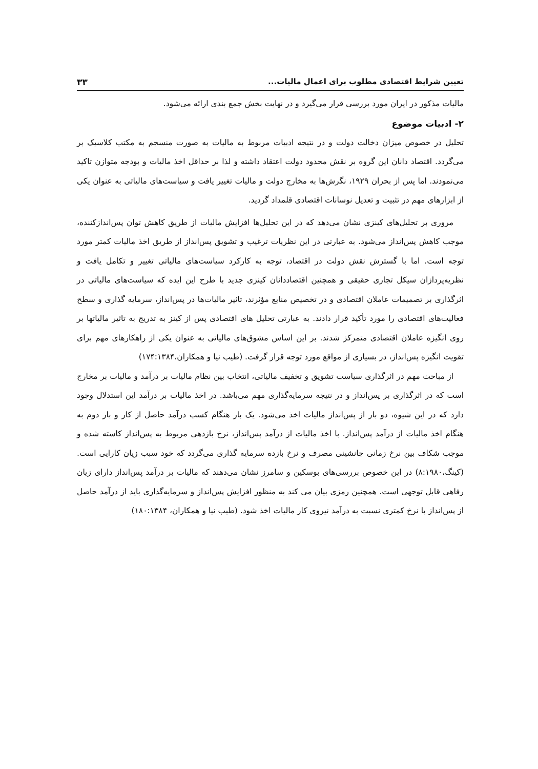تعیین شرایط اقتصادی مطلوب برای اعمال مالیات... ۳۳
مالیات مذکور در ایران مورد بررسی قرار می‌گیرد و در نهایت بخش جمع بندی ارائه می‌شود.
۲- ادبیات موضوع
تحلیل در خصوص میزان دخالت دولت و در نتیجه ادبیات مربوط به مالیات به صورت منسجم به مکتب کلاسیک بر می‌گردد. اقتصاد دانان این گروه بر نقش محدود دولت اعتقاد داشته و لذا بر حداقل اخذ مالیات و بودجه متوازن تاکید می‌نمودند. اما پس از بحران ۱۹۲۹، نگرش‌ها به مخارج دولت و مالیات تغییر یافت و سیاست‌های مالیاتی به عنوان یکی از ابزارهای مهم در تثبیت و تعدیل نوسانات اقتصادی قلمداد گردید.
مروری بر تحلیل‌های کینزی نشان می‌دهد که در این تحلیل‌ها افزایش مالیات از طریق کاهش توان پس‌اندازکننده، موجب کاهش پس‌انداز می‌شود. به عبارتی در این نظریات ترغیب و تشویق پس‌انداز از طریق اخذ مالیات کمتر مورد توجه است. اما با گسترش نقش دولت در اقتصاد، توجه به کارکرد سیاست‌های مالیاتی تغییر و تکامل یافت و نظریه‌پردازان سیکل تجاری حقیقی و همچنین اقتصاددانان کینزی جدید با طرح این ایده که سیاست‌های مالیاتی در اثرگذاری بر تصمیمات عاملان اقتصادی و در تخصیص منابع مؤثرند، تاثیر مالیات‌ها در پس‌انداز، سرمایه گذاری و سطح فعالیت‌های اقتصادی را مورد تأکید قرار دادند. به عبارتی تحلیل های اقتصادی پس از کینز به تدریج به تاثیر مالیاتها بر روی انگیزه عاملان اقتصادی متمرکز شدند. بر این اساس مشوق‌های مالیاتی به عنوان یکی از راهکارهای مهم برای تقویت انگیزه پس‌انداز، در بسیاری از مواقع مورد توجه قرار گرفت. (طیب نیا و همکاران،۱۷۴:۱۳۸۴)
از مباحث مهم در اثرگذاری سیاست تشویق و تخفیف مالیاتی، انتخاب بین نظام مالیات بر درآمد و مالیات بر مخارج است که در اثرگذاری بر پس‌انداز و در نتیجه سرمایه‌گذاری مهم می‌باشد. در اخذ مالیات بر درآمد این استدلال وجود دارد که در این شیوه، دو بار از پس‌انداز مالیات اخذ می‌شود. یک بار هنگام کسب درآمد حاصل از کار و بار دوم به هنگام اخذ مالیات از درآمد پس‌انداز. با اخذ مالیات از درآمد پس‌انداز، نرخ بازدهی مربوط به پس‌انداز کاسته شده و موجب شکاف بین نرخ زمانی جانشینی مصرف و نرخ بازده سرمایه گذاری می‌گردد که خود سبب زیان کارایی است. (کینگ،۸:۱۹۸۰) در این خصوص بررسی‌های بوسکین و سامرز نشان می‌دهند که مالیات بر درآمد پس‌انداز دارای زیان رفاهی قابل توجهی است. همچنین رمزی بیان می کند به منظور افزایش پس‌انداز و سرمایه‌گذاری باید از درآمد حاصل از پس‌انداز با نرخ کمتری نسبت به درآمد نیروی کار مالیات اخذ شود. (طیب نیا و همکاران، ۱۸۰:۱۳۸۴)